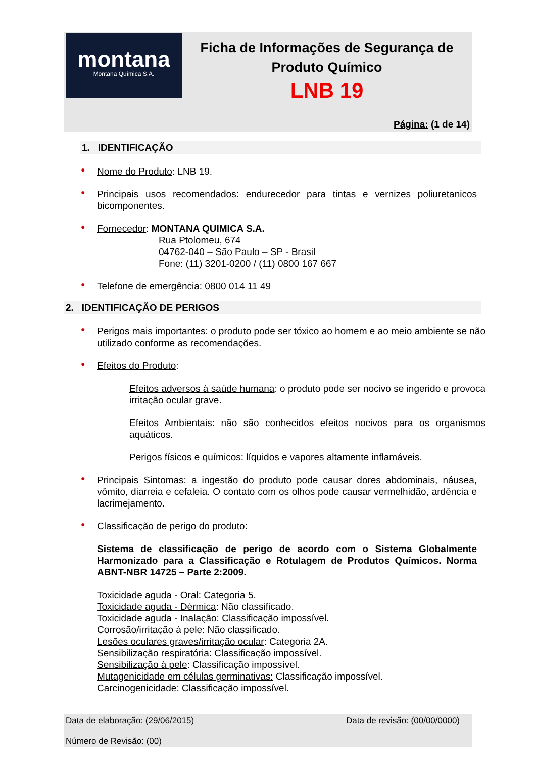montana
Montana Química S.A.
Ficha de Informações de Segurança de
Produto Químico
LNB 19
Página: (1 de 14)
1. IDENTIFICAÇÃO
●
Nome do Produto: LNB 19.
●
Principais usos recomendados: endurecedor para tintas e vernizes poliuretanicos bicomponentes.
●
Fornecedor: MONTANA QUIMICA S.A.
Rua Ptolomeu, 674
04762-040 – São Paulo – SP - Brasil
Fone: (11) 3201-0200 / (11) 0800 167 667
●
Telefone de emergência: 0800 014 11 49
2. IDENTIFICAÇÃO DE PERIGOS
●
Perigos mais importantes: o produto pode ser tóxico ao homem e ao meio ambiente se não utilizado conforme as recomendações.
●
Efeitos do Produto:
Efeitos adversos à saúde humana: o produto pode ser nocivo se ingerido e provoca irritação ocular grave.
Efeitos Ambientais: não são conhecidos efeitos nocivos para os organismos aquáticos.
Perigos físicos e químicos: líquidos e vapores altamente inflamáveis.
●
Principais Sintomas: a ingestão do produto pode causar dores abdominais, náusea, vômito, diarreia e cefaleia. O contato com os olhos pode causar vermelhidão, ardência e lacrimejamento.
●
Classificação de perigo do produto:
Sistema de classificação de perigo de acordo com o Sistema Globalmente Harmonizado para a Classificação e Rotulagem de Produtos Químicos. Norma ABNT-NBR 14725 – Parte 2:2009.
Toxicidade aguda - Oral: Categoria 5.
Toxicidade aguda - Dérmica: Não classificado.
Toxicidade aguda - Inalação: Classificação impossível.
Corrosão/irritação à pele: Não classificado.
Lesões oculares graves/irritação ocular: Categoria 2A.
Sensibilização respiratória: Classificação impossível.
Sensibilização à pele: Classificação impossível.
Mutagenicidade em células germinativas: Classificação impossível.
Carcinogenicidade: Classificação impossível.
Data de elaboração: (29/06/2015) Data de revisão: (00/00/0000)
Número de Revisão: (00)